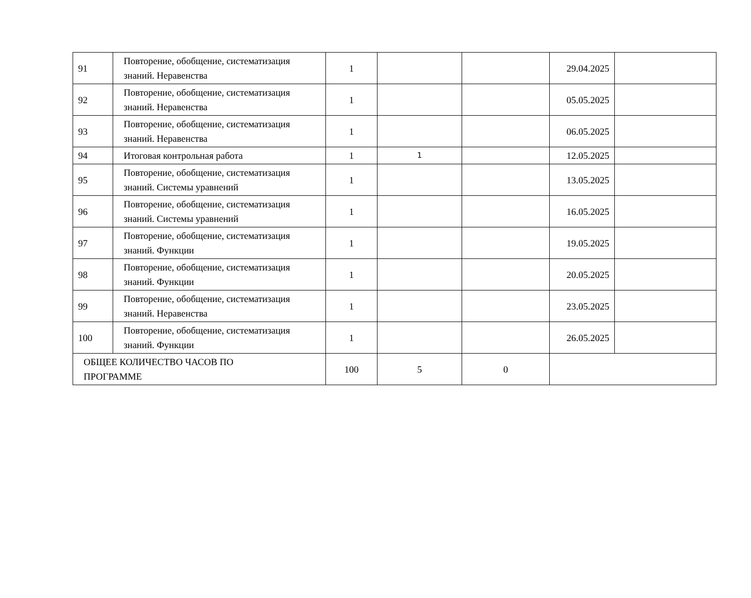| 91 | Повторение, обобщение, систематизация знаний. Неравенства | 1 | | | 29.04.2025 | |
| 92 | Повторение, обобщение, систематизация знаний. Неравенства | 1 | | | 05.05.2025 | |
| 93 | Повторение, обобщение, систематизация знаний. Неравенства | 1 | | | 06.05.2025 | |
| 94 | Итоговая контрольная работа | 1 | 1 | | 12.05.2025 | |
| 95 | Повторение, обобщение, систематизация знаний. Системы уравнений | 1 | | | 13.05.2025 | |
| 96 | Повторение, обобщение, систематизация знаний. Системы уравнений | 1 | | | 16.05.2025 | |
| 97 | Повторение, обобщение, систематизация знаний. Функции | 1 | | | 19.05.2025 | |
| 98 | Повторение, обобщение, систематизация знаний. Функции | 1 | | | 20.05.2025 | |
| 99 | Повторение, обобщение, систематизация знаний. Неравенства | 1 | | | 23.05.2025 | |
| 100 | Повторение, обобщение, систематизация знаний. Функции | 1 | | | 26.05.2025 | |
| ОБЩЕЕ КОЛИЧЕСТВО ЧАСОВ ПО ПРОГРАММЕ | | 100 | 5 | 0 | | |